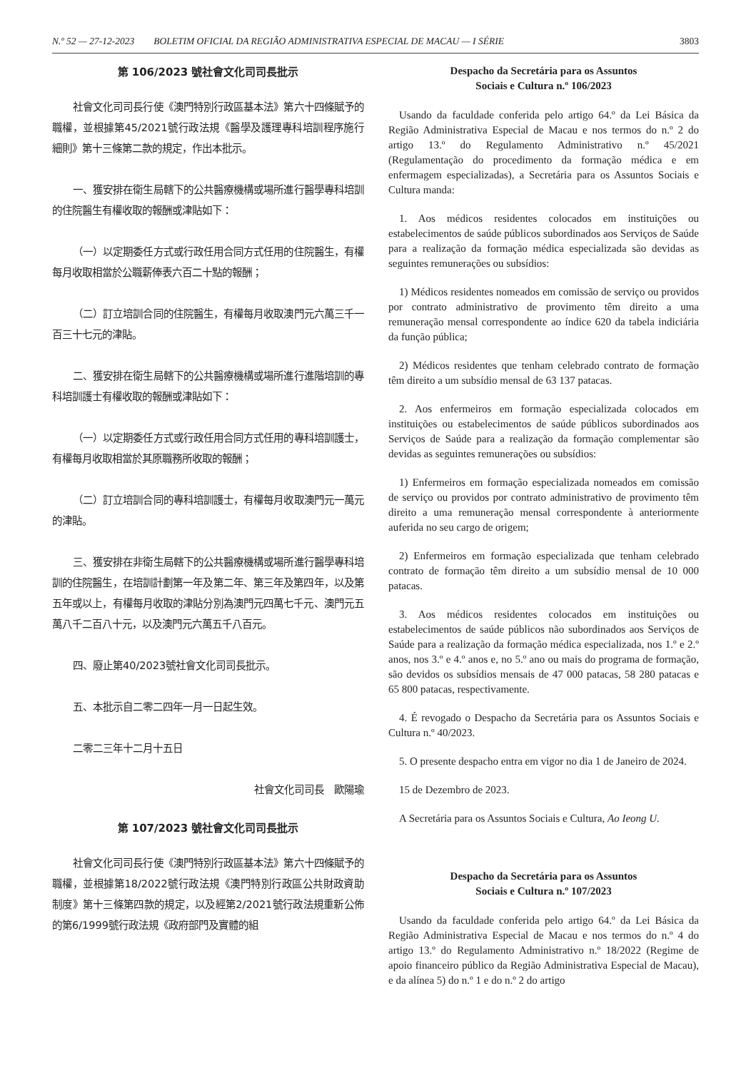N.º 52 — 27-12-2023 BOLETIM OFICIAL DA REGIÃO ADMINISTRATIVA ESPECIAL DE MACAU — I SÉRIE 3803
第 106/2023 號社會文化司司長批示
社會文化司司長行使《澳門特別行政區基本法》第六十四條賦予的職權，並根據第45/2021號行政法規《醫學及護理專科培訓程序施行細則》第十三條第二款的規定，作出本批示。
一、獲安排在衛生局轄下的公共醫療機構或場所進行醫學專科培訓的住院醫生有權收取的報酬或津貼如下：
（一）以定期委任方式或行政任用合同方式任用的住院醫生，有權每月收取相當於公職薪俸表六百二十點的報酬；
（二）訂立培訓合同的住院醫生，有權每月收取澳門元六萬三千一百三十七元的津貼。
二、獲安排在衛生局轄下的公共醫療機構或場所進行進階培訓的專科培訓護士有權收取的報酬或津貼如下：
（一）以定期委任方式或行政任用合同方式任用的專科培訓護士，有權每月收取相當於其原職務所收取的報酬；
（二）訂立培訓合同的專科培訓護士，有權每月收取澳門元一萬元的津貼。
三、獲安排在非衛生局轄下的公共醫療機構或場所進行醫學專科培訓的住院醫生，在培訓計劃第一年及第二年、第三年及第四年，以及第五年或以上，有權每月收取的津貼分別為澳門元四萬七千元、澳門元五萬八千二百八十元，以及澳門元六萬五千八百元。
四、廢止第40/2023號社會文化司司長批示。
五、本批示自二零二四年一月一日起生效。
二零二三年十二月十五日
社會文化司司長　歐陽瑜
第 107/2023 號社會文化司司長批示
社會文化司司長行使《澳門特別行政區基本法》第六十四條賦予的職權，並根據第18/2022號行政法規《澳門特別行政區公共財政資助制度》第十三條第四款的規定，以及經第2/2021號行政法規重新公佈的第6/1999號行政法規《政府部門及實體的組
Despacho da Secretária para os Assuntos
Sociais e Cultura n.º 106/2023
Usando da faculdade conferida pelo artigo 64.º da Lei Básica da Região Administrativa Especial de Macau e nos termos do n.º 2 do artigo 13.º do Regulamento Administrativo n.º 45/2021 (Regulamentação do procedimento da formação médica e em enfermagem especializadas), a Secretária para os Assuntos Sociais e Cultura manda:
1. Aos médicos residentes colocados em instituições ou estabelecimentos de saúde públicos subordinados aos Serviços de Saúde para a realização da formação médica especializada são devidas as seguintes remunerações ou subsídios:
1) Médicos residentes nomeados em comissão de serviço ou providos por contrato administrativo de provimento têm direito a uma remuneração mensal correspondente ao índice 620 da tabela indiciária da função pública;
2) Médicos residentes que tenham celebrado contrato de formação têm direito a um subsídio mensal de 63 137 patacas.
2. Aos enfermeiros em formação especializada colocados em instituições ou estabelecimentos de saúde públicos subordinados aos Serviços de Saúde para a realização da formação complementar são devidas as seguintes remunerações ou subsídios:
1) Enfermeiros em formação especializada nomeados em comissão de serviço ou providos por contrato administrativo de provimento têm direito a uma remuneração mensal correspondente à anteriormente auferida no seu cargo de origem;
2) Enfermeiros em formação especializada que tenham celebrado contrato de formação têm direito a um subsídio mensal de 10 000 patacas.
3. Aos médicos residentes colocados em instituições ou estabelecimentos de saúde públicos não subordinados aos Serviços de Saúde para a realização da formação médica especializada, nos 1.º e 2.º anos, nos 3.º e 4.º anos e, no 5.º ano ou mais do programa de formação, são devidos os subsídios mensais de 47 000 patacas, 58 280 patacas e 65 800 patacas, respectivamente.
4. É revogado o Despacho da Secretária para os Assuntos Sociais e Cultura n.º 40/2023.
5. O presente despacho entra em vigor no dia 1 de Janeiro de 2024.
15 de Dezembro de 2023.
A Secretária para os Assuntos Sociais e Cultura, Ao Ieong U.
Despacho da Secretária para os Assuntos
Sociais e Cultura n.º 107/2023
Usando da faculdade conferida pelo artigo 64.º da Lei Básica da Região Administrativa Especial de Macau e nos termos do n.º 4 do artigo 13.º do Regulamento Administrativo n.º 18/2022 (Regime de apoio financeiro público da Região Administrativa Especial de Macau), e da alínea 5) do n.º 1 e do n.º 2 do artigo